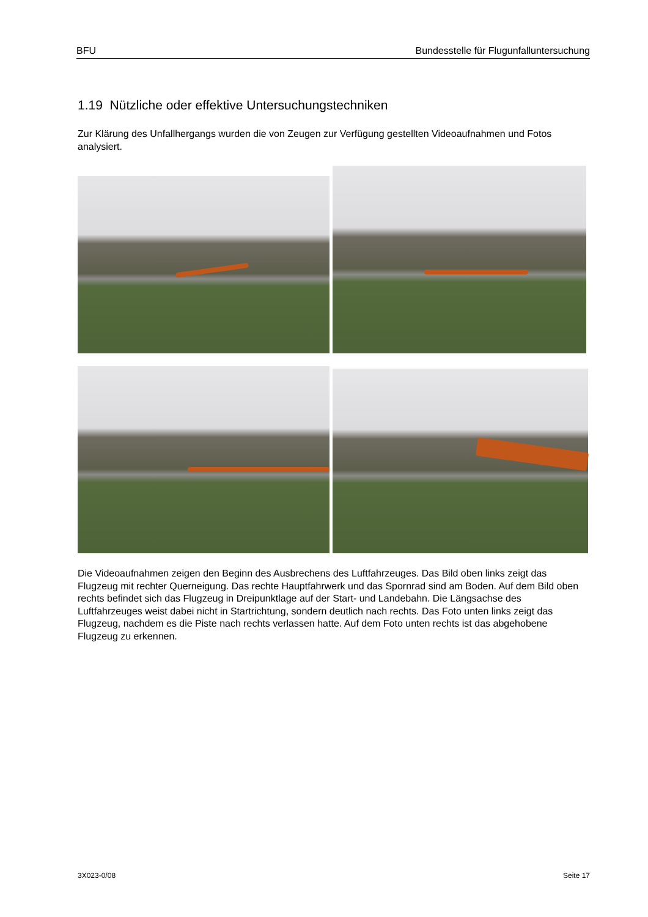BFU Bundesstelle für Flugunfalluntersuchung
1.19 Nützliche oder effektive Untersuchungstechniken
Zur Klärung des Unfallhergangs wurden die von Zeugen zur Verfügung gestellten Videoaufnahmen und Fotos analysiert.
Die Videoaufnahmen zeigen den Beginn des Ausbrechens des Luftfahrzeuges. Das Bild oben links zeigt das Flugzeug mit rechter Querneigung. Das rechte Hauptfahrwerk und das Spornrad sind am Boden. Auf dem Bild oben rechts befindet sich das Flugzeug in Dreipunktlage auf der Start- und Landebahn. Die Längsachse des Luftfahrzeuges weist dabei nicht in Startrichtung, sondern deutlich nach rechts. Das Foto unten links zeigt das Flugzeug, nachdem es die Piste nach rechts verlassen hatte. Auf dem Foto unten rechts ist das abgehobene Flugzeug zu erkennen.
3X023-0/08 Seite 17